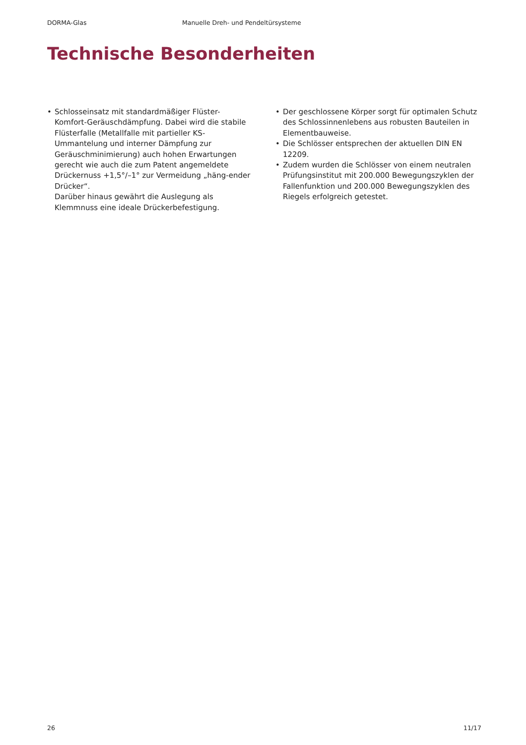DORMA-Glas Manuelle Dreh- und Pendeltürsysteme
Technische Besonderheiten
• Schlosseinsatz mit standardmäßiger Flüster-Komfort-Geräuschdämpfung. Dabei wird die stabile Flüsterfalle (Metallfalle mit partieller KS-Ummantelung und interner Dämpfung zur Geräuschminimierung) auch hohen Erwartungen gerecht wie auch die zum Patent angemeldete Drückernuss +1,5°/–1° zur Vermeidung „häng-ender Drücker“.
Darüber hinaus gewährt die Auslegung als Klemmnuss eine ideale Drückerbefestigung.
• Der geschlossene Körper sorgt für optimalen Schutz des Schlossinnenlebens aus robusten Bauteilen in Elementbauweise.
• Die Schlösser entsprechen der aktuellen DIN EN 12209.
• Zudem wurden die Schlösser von einem neutralen Prüfungsinstitut mit 200.000 Bewegungszyklen der Fallenfunktion und 200.000 Bewegungszyklen des Riegels erfolgreich getestet.
26 11/17